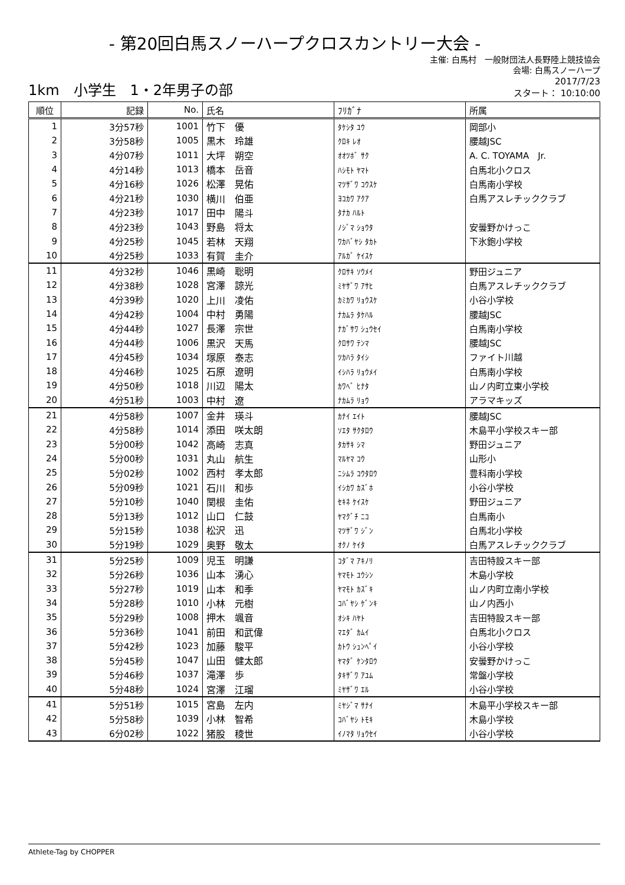- 第20回白馬スノーハープクロスカントリー大会 -
主催: 白馬村　一般財団法人長野陸上競技協会
会場: 白馬スノーハープ
1km　小学生　1・2年男子の部
2017/7/23
スタート： 10:10:00
| 順位 | 記録 | No. | 氏名 | ﾌﾘｶﾞﾅ | 所属 |
| --- | --- | --- | --- | --- | --- |
| 1 | 3分57秒 | 1001 | 竹下 優 | ﾀｹｼﾀ ﾕｳ | 岡部小 |
| 2 | 3分58秒 | 1005 | 黒木 玲雄 | ｸﾛｷ ﾚｵ | 腰越JSC |
| 3 | 4分07秒 | 1011 | 大坪 朔空 | ｵｵﾂﾎﾞ ｻｸ | A. C. TOYAMA Jr. |
| 4 | 4分14秒 | 1013 | 橋本 岳音 | ﾊｼﾓﾄ ﾔﾏﾄ | 白馬北小クロス |
| 5 | 4分16秒 | 1026 | 松澤 晃佑 | ﾏﾂｻﾞﾜ ｺｳｽｹ | 白馬南小学校 |
| 6 | 4分21秒 | 1030 | 横川 伯亜 | ﾖｺｶﾜ ｱｸｱ | 白馬アスレチッククラブ |
| 7 | 4分23秒 | 1017 | 田中 陽斗 | ﾀﾅｶ ﾊﾙﾄ | |
| 8 | 4分23秒 | 1043 | 野島 将太 | ﾉｼﾞﾏ ｼｮｳﾀ | 安曇野かけっこ |
| 9 | 4分25秒 | 1045 | 若林 天翔 | ﾜｶﾊﾞﾔｼ ﾀｶﾄ | 下氷鉋小学校 |
| 10 | 4分25秒 | 1033 | 有賀 圭介 | ｱﾙｶﾞ ｹｲｽｹ | |
| 11 | 4分32秒 | 1046 | 黒崎 聡明 | ｸﾛｻｷ ｿｳﾒｲ | 野田ジュニア |
| 12 | 4分38秒 | 1028 | 宮澤 諒光 | ﾐﾔｻﾞﾜ ｱｻﾋ | 白馬アスレチッククラブ |
| 13 | 4分39秒 | 1020 | 上川 凌佑 | ｶﾐｶﾜ ﾘｮｳｽｹ | 小谷小学校 |
| 14 | 4分42秒 | 1004 | 中村 勇陽 | ﾅｶﾑﾗ ﾀｹﾊﾙ | 腰越JSC |
| 15 | 4分44秒 | 1027 | 長澤 宗世 | ﾅｶﾞｻﾜ ｼｭｳｾｲ | 白馬南小学校 |
| 16 | 4分44秒 | 1006 | 黒沢 天馬 | ｸﾛｻﾜ ﾃﾝﾏ | 腰越JSC |
| 17 | 4分45秒 | 1034 | 塚原 泰志 | ﾂｶﾊﾗ ﾀｲｼ | ファイト川越 |
| 18 | 4分46秒 | 1025 | 石原 遼明 | ｲｼﾊﾗ ﾘｮｳﾒｲ | 白馬南小学校 |
| 19 | 4分50秒 | 1018 | 川辺 陽太 | ｶﾜﾍﾞ ﾋﾅﾀ | 山ノ内町立東小学校 |
| 20 | 4分51秒 | 1003 | 中村 遼 | ﾅｶﾑﾗ ﾘｮｳ | アラマキッズ |
| 21 | 4分58秒 | 1007 | 金井 瑛斗 | ｶﾅｲ ｴｲﾄ | 腰越JSC |
| 22 | 4分58秒 | 1014 | 添田 咲太朗 | ｿｴﾀ ｻｸﾀﾛｳ | 木島平小学校スキー部 |
| 23 | 5分00秒 | 1042 | 高崎 志真 | ﾀｶｻｷ ｼﾏ | 野田ジュニア |
| 24 | 5分00秒 | 1031 | 丸山 航生 | ﾏﾙﾔﾏ ｺｳ | 山形小 |
| 25 | 5分02秒 | 1002 | 西村 孝太郎 | ﾆｼﾑﾗ ｺｳﾀﾛｳ | 豊科南小学校 |
| 26 | 5分09秒 | 1021 | 石川 和歩 | ｲｼｶﾜ ｶｽﾞﾎ | 小谷小学校 |
| 27 | 5分10秒 | 1040 | 関根 圭佑 | ｾｷﾈ ｹｲｽｹ | 野田ジュニア |
| 28 | 5分13秒 | 1012 | 山口 仁鼓 | ﾔﾏｸﾞﾁ ﾆｺ | 白馬南小 |
| 29 | 5分15秒 | 1038 | 松沢 迅 | ﾏﾂｻﾞﾜ ｼﾞﾝ | 白馬北小学校 |
| 30 | 5分19秒 | 1029 | 奥野 敬太 | ｵｸﾉ ｹｲﾀ | 白馬アスレチッククラブ |
| 31 | 5分25秒 | 1009 | 児玉 明謙 | ｺﾀﾞﾏ ｱｷﾉﾘ | 吉田特設スキー部 |
| 32 | 5分26秒 | 1036 | 山本 湧心 | ﾔﾏﾓﾄ ﾕｳｼﾝ | 木島小学校 |
| 33 | 5分27秒 | 1019 | 山本 和季 | ﾔﾏﾓﾄ ｶｽﾞｷ | 山ノ内町立南小学校 |
| 34 | 5分28秒 | 1010 | 小林 元樹 | ｺﾊﾞﾔｼ ｹﾞﾝｷ | 山ノ内西小 |
| 35 | 5分29秒 | 1008 | 押木 颯音 | ｵｼｷ ﾊﾔﾄ | 吉田特設スキー部 |
| 36 | 5分36秒 | 1041 | 前田 和武偉 | ﾏｴﾀﾞ ｶﾑｲ | 白馬北小クロス |
| 37 | 5分42秒 | 1023 | 加藤 駿平 | ｶﾄｳ ｼｭﾝﾍﾟｲ | 小谷小学校 |
| 38 | 5分45秒 | 1047 | 山田 健太郎 | ﾔﾏﾀﾞ ｹﾝﾀﾛｳ | 安曇野かけっこ |
| 39 | 5分46秒 | 1037 | 滝澤 歩 | ﾀｷｻﾞﾜ ｱﾕﾑ | 常盤小学校 |
| 40 | 5分48秒 | 1024 | 宮澤 江瑠 | ﾐﾔｻﾞﾜ ｴﾙ | 小谷小学校 |
| 41 | 5分51秒 | 1015 | 宮島 左内 | ﾐﾔｼﾞﾏ ｻﾅｲ | 木島平小学校スキー部 |
| 42 | 5分58秒 | 1039 | 小林 智希 | ｺﾊﾞﾔｼ ﾄﾓｷ | 木島小学校 |
| 43 | 6分02秒 | 1022 | 猪股 稜世 | ｲﾉﾏﾀ ﾘｮｳｾｲ | 小谷小学校 |
Athlete-Tag by CHOPPER